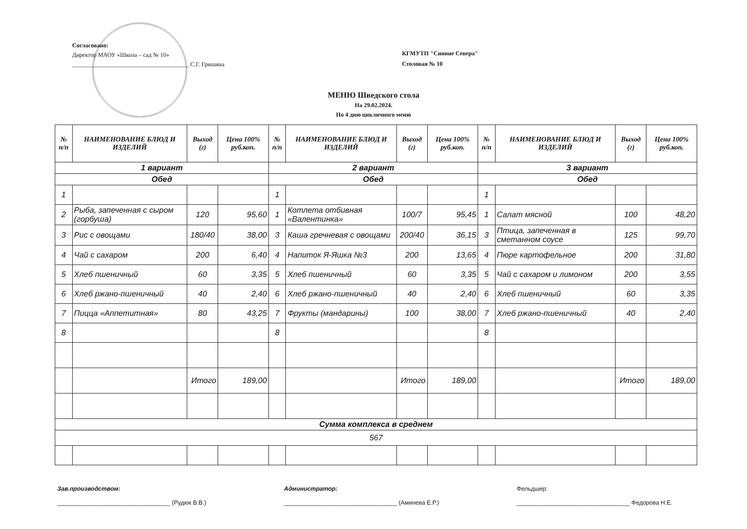Согласовано:
Директор МАОУ «Школа – сад № 10»
_______________________________________ С.Г. Гришина
КГМУТП "Сияние Севера"
Столовая № 10
МЕНЮ Шведского стола
На 29.02.2024.
По 4 дню цикличного меню
| № п/п | НАИМЕНОВАНИЕ БЛЮД И ИЗДЕЛИЙ | Выход (г) | Цена 100% руб.коп. | № п/п | НАИМЕНОВАНИЕ БЛЮД И ИЗДЕЛИЙ | Выход (г) | Цена 100% руб.коп. | № п/п | НАИМЕНОВАНИЕ БЛЮД И ИЗДЕЛИЙ | Выход (г) | Цена 100% руб.коп. |
| --- | --- | --- | --- | --- | --- | --- | --- | --- | --- | --- | --- |
| 1 вариант | | | | 2 вариант | | | | 3 вариант | | | |
| Обед | | | | Обед | | | | Обед | | | |
| 1 | | | | 1 | | | | 1 | | | |
| 2 | Рыба, запеченная с сыром (горбуша) | 120 | 95,60 | 1 | Котлета отбивная «Валентинка» | 100/7 | 95,45 | 1 | Салат мясной | 100 | 48,20 |
| 3 | Рис с овощами | 180/40 | 38,00 | 3 | Каша гречневая с овощами | 200/40 | 36,15 | 3 | Птица, запеченная в сметанном соусе | 125 | 99,70 |
| 4 | Чай с сахаром | 200 | 6,40 | 4 | Напиток Я-Яшка №3 | 200 | 13,65 | 4 | Пюре картофельное | 200 | 31,80 |
| 5 | Хлеб пшеничный | 60 | 3,35 | 5 | Хлеб пшеничный | 60 | 3,35 | 5 | Чай с сахаром и лимоном | 200 | 3,55 |
| 6 | Хлеб ржано-пшеничный | 40 | 2,40 | 6 | Хлеб ржано-пшеничный | 40 | 2,40 | 6 | Хлеб пшеничный | 60 | 3,35 |
| 7 | Пицца «Аппетитная» | 80 | 43,25 | 7 | Фрукты (мандарины) | 100 | 38,00 | 7 | Хлеб ржано-пшеничный | 40 | 2,40 |
| 8 | | | | 8 | | | | 8 | | | |
| | | Итого | 189,00 | | | Итого | 189,00 | | | Итого | 189,00 |
| Сумма комплекса в среднем | | | | | | | | | | | |
| 567 | | | | | | | | | | | |
Зав.производством:
__________________________________ (Рудюк В.В.)
Администратор:
__________________________________ (Аминева Е.Р.)
Фельдшер:
__________________________________ Федорова Н.Е.